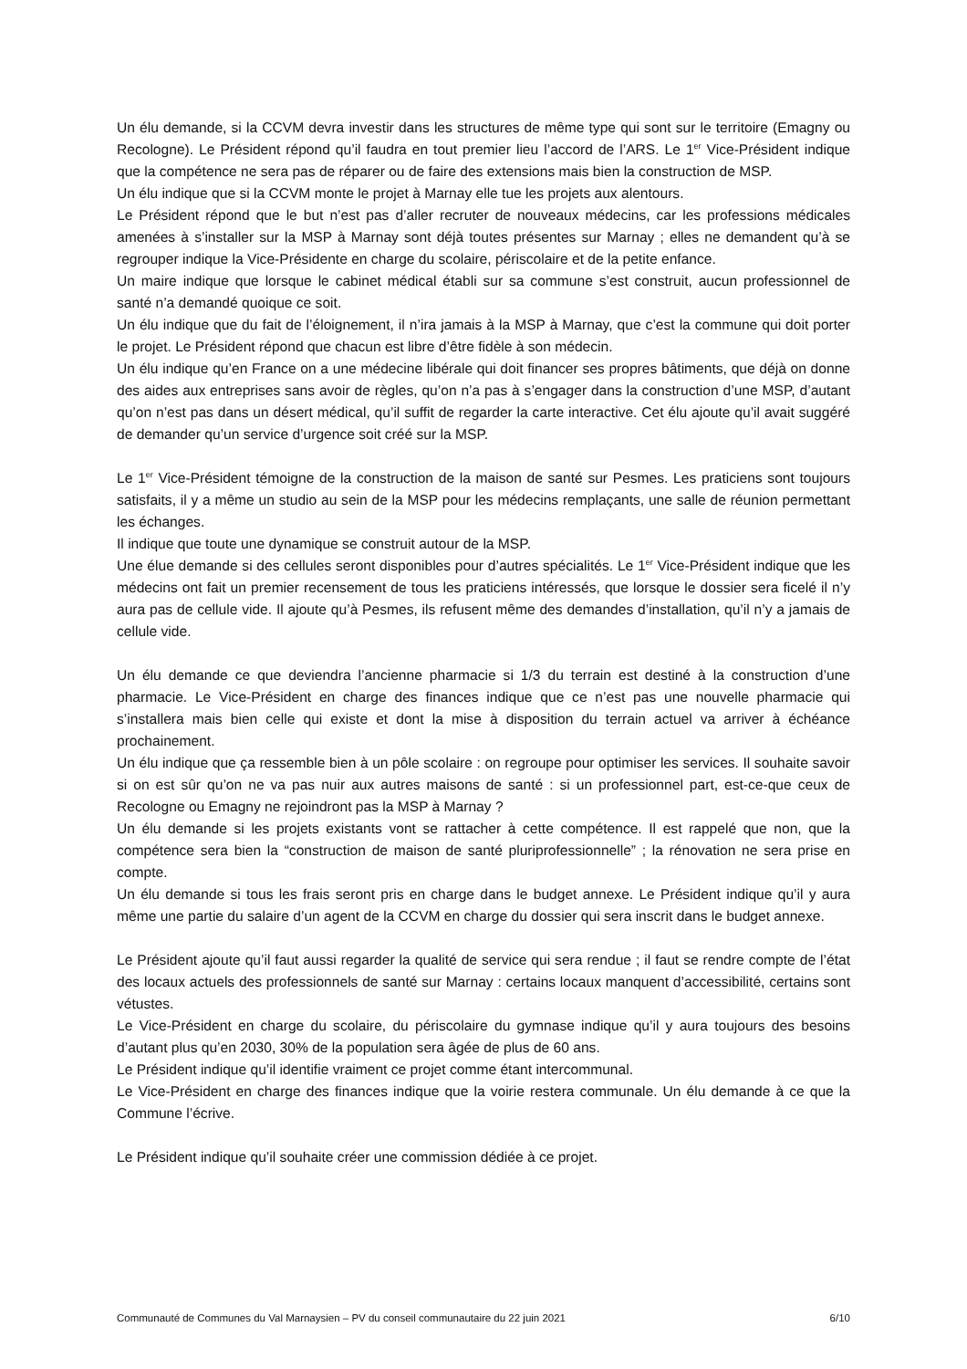Un élu demande, si la CCVM devra investir dans les structures de même type qui sont sur le territoire (Emagny ou Recologne). Le Président répond qu’il faudra en tout premier lieu l’accord de l’ARS. Le 1<sup>er</sup> Vice-Président indique que la compétence ne sera pas de réparer ou de faire des extensions mais bien la construction de MSP.
Un élu indique que si la CCVM monte le projet à Marnay elle tue les projets aux alentours.
Le Président répond que le but n’est pas d’aller recruter de nouveaux médecins, car les professions médicales amenées à s’installer sur la MSP à Marnay sont déjà toutes présentes sur Marnay ; elles ne demandent qu’à se regrouper indique la Vice-Présidente en charge du scolaire, périscolaire et de la petite enfance.
Un maire indique que lorsque le cabinet médical établi sur sa commune s’est construit, aucun professionnel de santé n’a demandé quoique ce soit.
Un élu indique que du fait de l’éloignement, il n’ira jamais à la MSP à Marnay, que c’est la commune qui doit porter le projet. Le Président répond que chacun est libre d’être fidèle à son médecin.
Un élu indique qu’en France on a une médecine libérale qui doit financer ses propres bâtiments, que déjà on donne des aides aux entreprises sans avoir de règles, qu’on n’a pas à s’engager dans la construction d’une MSP, d’autant qu’on n’est pas dans un désert médical, qu’il suffit de regarder la carte interactive. Cet élu ajoute qu’il avait suggéré de demander qu’un service d’urgence soit créé sur la MSP.
Le 1<sup>er</sup> Vice-Président témoigne de la construction de la maison de santé sur Pesmes. Les praticiens sont toujours satisfaits, il y a même un studio au sein de la MSP pour les médecins remplaçants, une salle de réunion permettant les échanges.
Il indique que toute une dynamique se construit autour de la MSP.
Une élue demande si des cellules seront disponibles pour d’autres spécialités. Le 1<sup>er</sup> Vice-Président indique que les médecins ont fait un premier recensement de tous les praticiens intéressés, que lorsque le dossier sera ficelé il n’y aura pas de cellule vide. Il ajoute qu’à Pesmes, ils refusent même des demandes d’installation, qu’il n’y a jamais de cellule vide.
Un élu demande ce que deviendra l’ancienne pharmacie si 1/3 du terrain est destiné à la construction d’une pharmacie. Le Vice-Président en charge des finances indique que ce n’est pas une nouvelle pharmacie qui s’installera mais bien celle qui existe et dont la mise à disposition du terrain actuel va arriver à échéance prochainement.
Un élu indique que ça ressemble bien à un pôle scolaire : on regroupe pour optimiser les services. Il souhaite savoir si on est sûr qu’on ne va pas nuir aux autres maisons de santé : si un professionnel part, est-ce-que ceux de Recologne ou Emagny ne rejoindront pas la MSP à Marnay ?
Un élu demande si les projets existants vont se rattacher à cette compétence. Il est rappelé que non, que la compétence sera bien la “construction de maison de santé pluriprofessionnelle” ; la rénovation ne sera prise en compte.
Un élu demande si tous les frais seront pris en charge dans le budget annexe. Le Président indique qu’il y aura même une partie du salaire d’un agent de la CCVM en charge du dossier qui sera inscrit dans le budget annexe.
Le Président ajoute qu’il faut aussi regarder la qualité de service qui sera rendue ; il faut se rendre compte de l’état des locaux actuels des professionnels de santé sur Marnay : certains locaux manquent d’accessibilité, certains sont vétustes.
Le Vice-Président en charge du scolaire, du périscolaire du gymnase indique qu’il y aura toujours des besoins d’autant plus qu’en 2030, 30% de la population sera âgée de plus de 60 ans.
Le Président indique qu’il identifie vraiment ce projet comme étant intercommunal.
Le Vice-Président en charge des finances indique que la voirie restera communale. Un élu demande à ce que la Commune l’écrive.
Le Président indique qu’il souhaite créer une commission dédiée à ce projet.
Communauté de Communes du Val Marnaysien – PV du conseil communautaire du 22 juin 2021 6/10